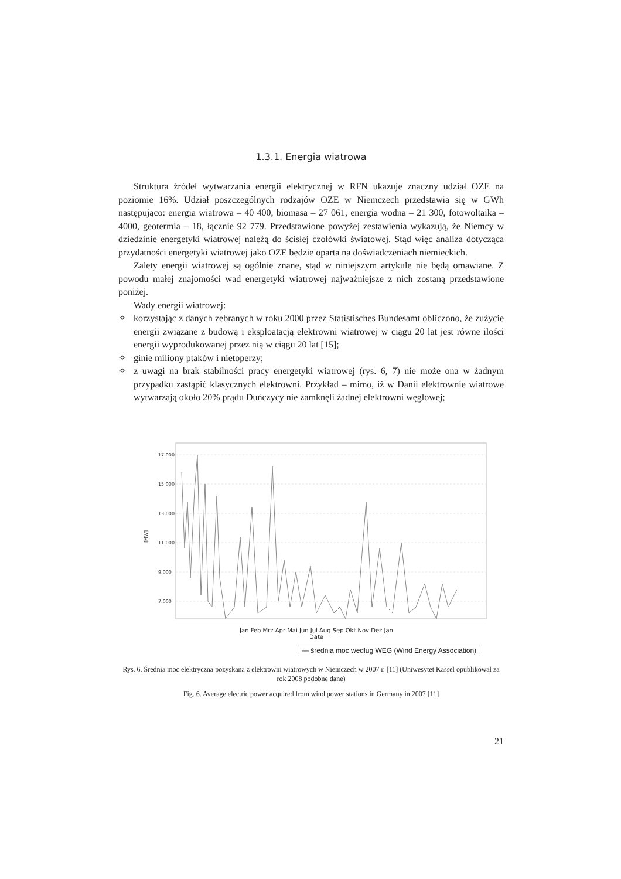1.3.1. Energia wiatrowa
Struktura źródeł wytwarzania energii elektrycznej w RFN ukazuje znaczny udział OZE na poziomie 16%. Udział poszczególnych rodzajów OZE w Niemczech przedstawia się w GWh następująco: energia wiatrowa – 40 400, biomasa – 27 061, energia wodna – 21 300, fotowoltaika – 4000, geotermia – 18, łącznie 92 779. Przedstawione powyżej zestawienia wykazują, że Niemcy w dziedzinie energetyki wiatrowej należą do ścisłej czołówki światowej. Stąd więc analiza dotycząca przydatności energetyki wiatrowej jako OZE będzie oparta na doświadczeniach niemieckich.
Zalety energii wiatrowej są ogólnie znane, stąd w niniejszym artykule nie będą omawiane. Z powodu małej znajomości wad energetyki wiatrowej najważniejsze z nich zostaną przedstawione poniżej.
Wady energii wiatrowej:
✧ korzystając z danych zebranych w roku 2000 przez Statistisches Bundesamt obliczono, że zużycie energii związane z budową i eksploatacją elektrowni wiatrowej w ciągu 20 lat jest równe ilości energii wyprodukowanej przez nią w ciągu 20 lat [15];
✧ ginie miliony ptaków i nietoperzy;
✧ z uwagi na brak stabilności pracy energetyki wiatrowej (rys. 6, 7) nie może ona w żadnym przypadku zastąpić klasycznych elektrowni. Przykład – mimo, iż w Danii elektrownie wiatrowe wytwarzają około 20% prądu Duńczycy nie zamknęli żadnej elektrowni węglowej;
17.000
15.000
13.000
11.000
9.000
7.000
[MW]
Jan Feb Mrz Apr Mai Jun Jul Aug Sep Okt Nov Dez Jan
Date
— średnia moc według WEG (Wind Energy Association)
Rys. 6. Średnia moc elektryczna pozyskana z elektrowni wiatrowych w Niemczech w 2007 r. [11] (Uniwesytet Kassel opublikował za rok 2008 podobne dane)
Fig. 6. Average electric power acquired from wind power stations in Germany in 2007 [11]
21